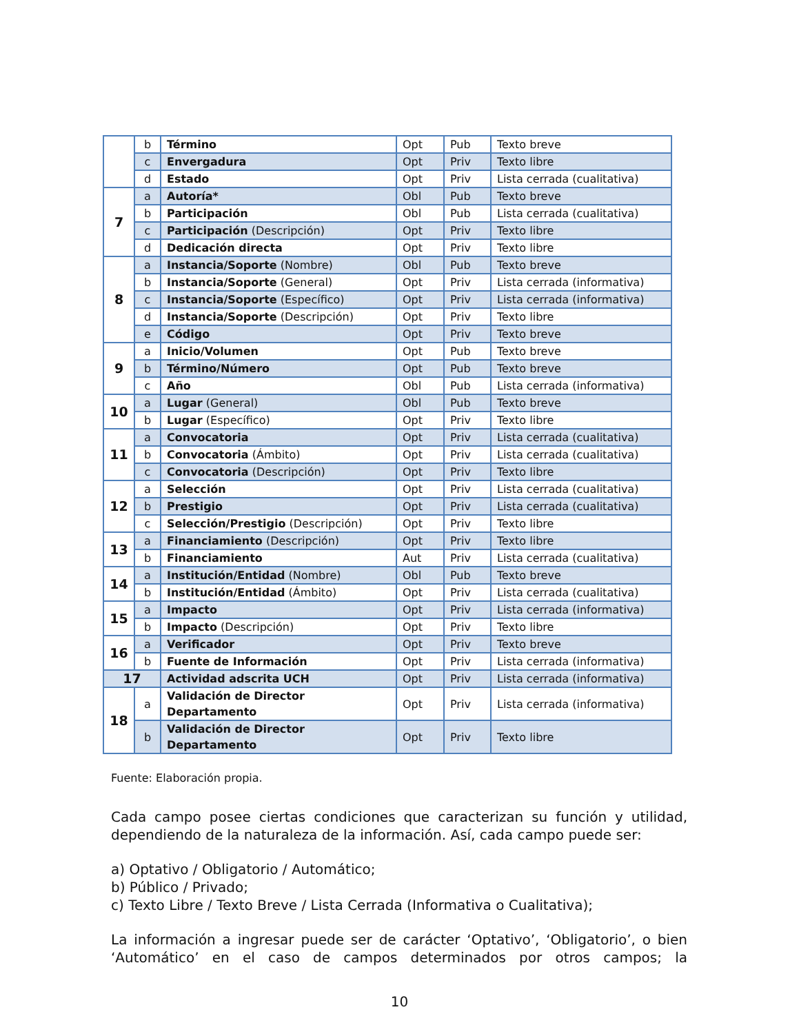| | b | Término | Opt | Pub | Texto breve |
| | c | Envergadura | Opt | Priv | Texto libre |
| | d | Estado | Opt | Priv | Lista cerrada (cualitativa) |
| 7 | a | Autoría* | Obl | Pub | Texto breve |
| | b | Participación | Obl | Pub | Lista cerrada (cualitativa) |
| | c | Participación (Descripción) | Opt | Priv | Texto libre |
| | d | Dedicación directa | Opt | Priv | Texto libre |
| 8 | a | Instancia/Soporte (Nombre) | Obl | Pub | Texto breve |
| | b | Instancia/Soporte (General) | Opt | Priv | Lista cerrada (informativa) |
| | c | Instancia/Soporte (Específico) | Opt | Priv | Lista cerrada (informativa) |
| | d | Instancia/Soporte (Descripción) | Opt | Priv | Texto libre |
| | e | Código | Opt | Priv | Texto breve |
| 9 | a | Inicio/Volumen | Opt | Pub | Texto breve |
| | b | Término/Número | Opt | Pub | Texto breve |
| | c | Año | Obl | Pub | Lista cerrada (informativa) |
| 10 | a | Lugar (General) | Obl | Pub | Texto breve |
| | b | Lugar (Específico) | Opt | Priv | Texto libre |
| 11 | a | Convocatoria | Opt | Priv | Lista cerrada (cualitativa) |
| | b | Convocatoria (Ámbito) | Opt | Priv | Lista cerrada (cualitativa) |
| | c | Convocatoria (Descripción) | Opt | Priv | Texto libre |
| 12 | a | Selección | Opt | Priv | Lista cerrada (cualitativa) |
| | b | Prestigio | Opt | Priv | Lista cerrada (cualitativa) |
| | c | Selección/Prestigio (Descripción) | Opt | Priv | Texto libre |
| 13 | a | Financiamiento (Descripción) | Opt | Priv | Texto libre |
| | b | Financiamiento | Aut | Priv | Lista cerrada (cualitativa) |
| 14 | a | Institución/Entidad (Nombre) | Obl | Pub | Texto breve |
| | b | Institución/Entidad (Ámbito) | Opt | Priv | Lista cerrada (cualitativa) |
| 15 | a | Impacto | Opt | Priv | Lista cerrada (informativa) |
| | b | Impacto (Descripción) | Opt | Priv | Texto libre |
| 16 | a | Verificador | Opt | Priv | Texto breve |
| | b | Fuente de Información | Opt | Priv | Lista cerrada (informativa) |
| 17 | | Actividad adscrita UCH | Opt | Priv | Lista cerrada (informativa) |
| 18 | a | Validación de Director Departamento | Opt | Priv | Lista cerrada (informativa) |
| | b | Validación de Director Departamento | Opt | Priv | Texto libre |
Fuente: Elaboración propia.
Cada campo posee ciertas condiciones que caracterizan su función y utilidad, dependiendo de la naturaleza de la información. Así, cada campo puede ser:
a) Optativo / Obligatorio / Automático;
b) Público / Privado;
c) Texto Libre / Texto Breve / Lista Cerrada (Informativa o Cualitativa);
La información a ingresar puede ser de carácter ‘Optativo’, ‘Obligatorio’, o bien ‘Automático’ en el caso de campos determinados por otros campos; la
10